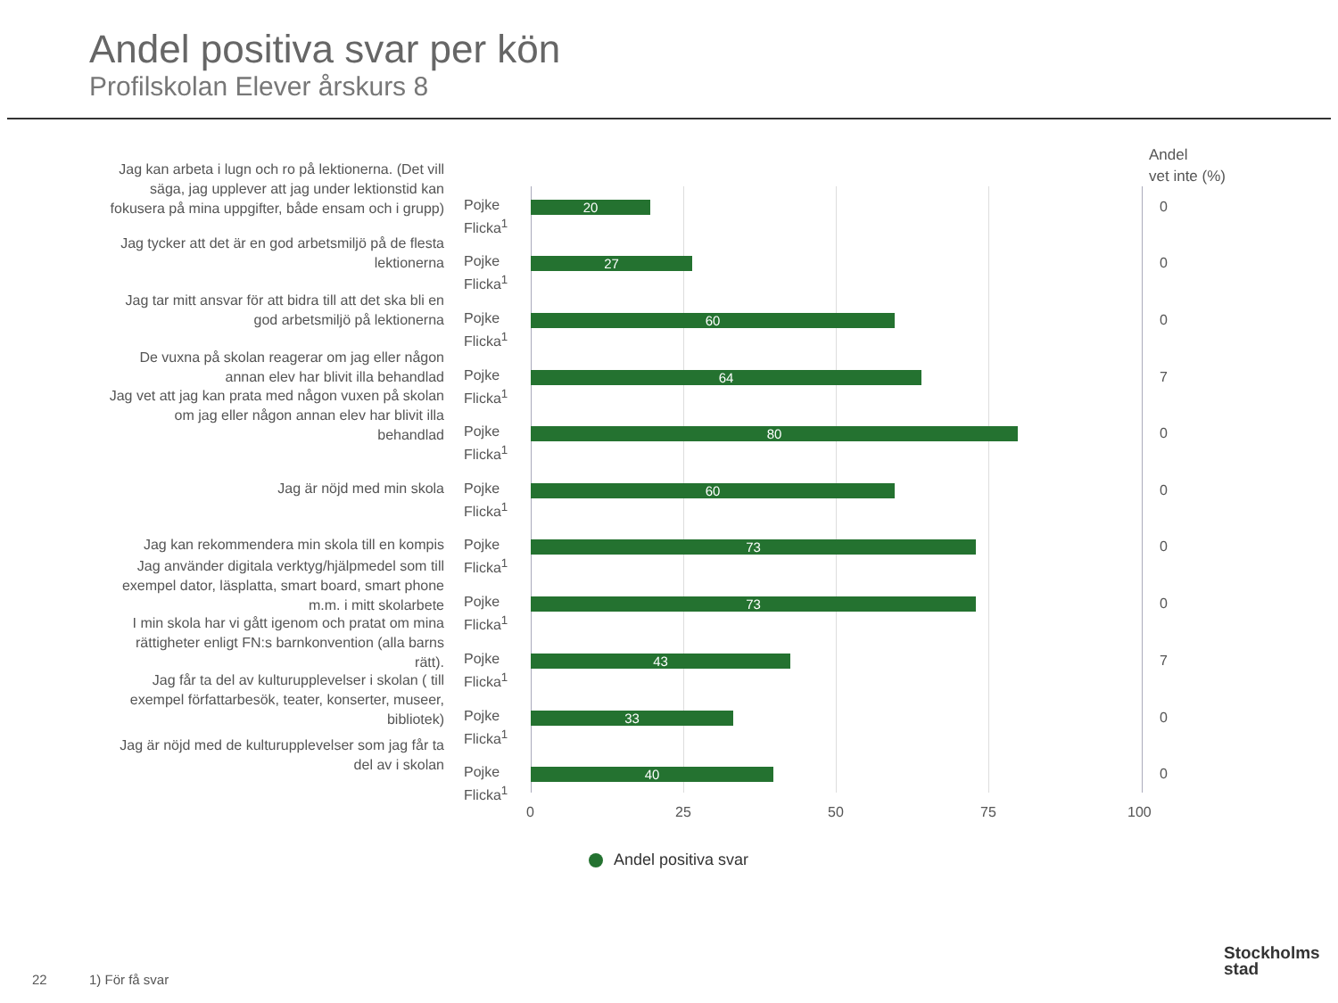Andel positiva svar per kön
Profilskolan Elever årskurs 8
Andel
vet inte (%)
Jag kan arbeta i lugn och ro på lektionerna. (Det vill säga, jag upplever att jag under lektionstid kan fokusera på mina uppgifter, både ensam och i grupp)
Pojke
Flicka<sup>1</sup>
20 0
Jag tycker att det är en god arbetsmiljö på de flesta lektionerna
Pojke
Flicka<sup>1</sup>
27 0
Jag tar mitt ansvar för att bidra till att det ska bli en god arbetsmiljö på lektionerna
Pojke
Flicka<sup>1</sup>
60 0
De vuxna på skolan reagerar om jag eller någon annan elev har blivit illa behandlad
Pojke
Flicka<sup>1</sup>
64 7
Jag vet att jag kan prata med någon vuxen på skolan om jag eller någon annan elev har blivit illa behandlad
Pojke
Flicka<sup>1</sup>
80 0
Jag är nöjd med min skola
Pojke
Flicka<sup>1</sup>
60 0
Jag kan rekommendera min skola till en kompis
Pojke
Flicka<sup>1</sup>
73 0
Jag använder digitala verktyg/hjälpmedel som till exempel dator, läsplatta, smart board, smart phone m.m. i mitt skolarbete
Pojke
Flicka<sup>1</sup>
73 0
I min skola har vi gått igenom och pratat om mina rättigheter enligt FN:s barnkonvention (alla barns rätt).
Pojke
Flicka<sup>1</sup>
43 7
Jag får ta del av kulturupplevelser i skolan ( till exempel författarbesök, teater, konserter, museer, bibliotek)
Pojke
Flicka<sup>1</sup>
33 0
Jag är nöjd med de kulturupplevelser som jag får ta del av i skolan
Pojke
Flicka<sup>1</sup>
40 0
0 25 50 75 100
Andel positiva svar
22 1) För få svar
Stockholms
stad